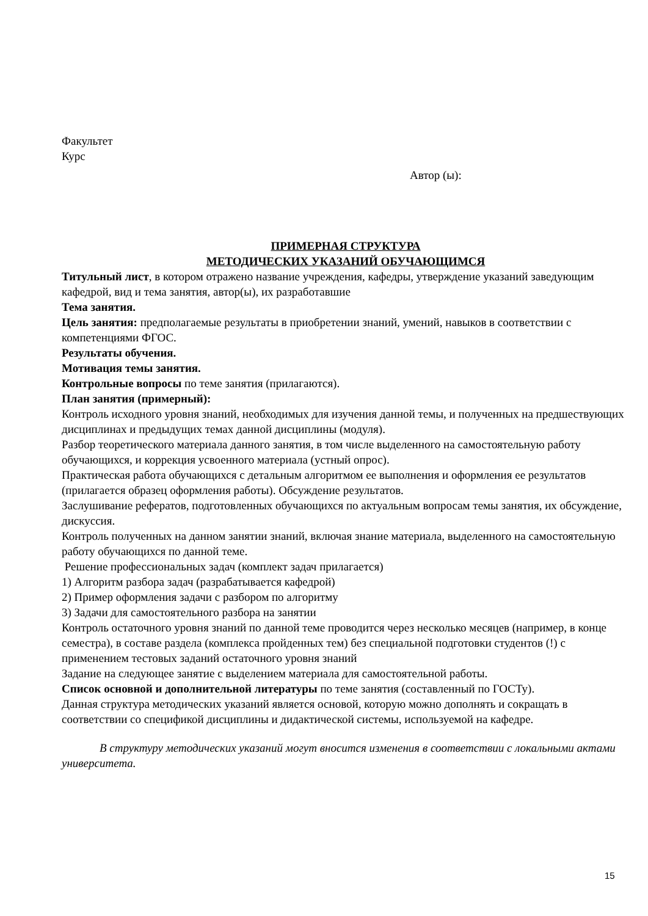Факультет
Курс
Автор (ы):
ПРИМЕРНАЯ СТРУКТУРА
МЕТОДИЧЕСКИХ УКАЗАНИЙ ОБУЧАЮЩИМСЯ
Титульный лист, в котором отражено название учреждения, кафедры, утверждение указаний заведующим кафедрой, вид и тема занятия, автор(ы), их разработавшие
Тема занятия.
Цель занятия: предполагаемые результаты в приобретении знаний, умений, навыков в соответствии с компетенциями ФГОС.
Результаты обучения.
Мотивация темы занятия.
Контрольные вопросы по теме занятия (прилагаются).
План занятия (примерный):
Контроль исходного уровня знаний, необходимых для изучения данной темы, и полученных на предшествующих дисциплинах и предыдущих темах данной дисциплины (модуля).
Разбор теоретического материала данного занятия, в том числе выделенного на самостоятельную работу обучающихся, и коррекция усвоенного материала (устный опрос).
Практическая работа обучающихся с детальным алгоритмом ее выполнения и оформления ее результатов (прилагается образец оформления работы). Обсуждение результатов.
Заслушивание рефератов, подготовленных обучающихся по актуальным вопросам темы занятия, их обсуждение, дискуссия.
Контроль полученных на данном занятии знаний, включая знание материала, выделенного на самостоятельную работу обучающихся по данной теме.
Решение профессиональных задач (комплект задач прилагается)
1) Алгоритм разбора задач (разрабатывается кафедрой)
2) Пример оформления задачи с разбором по алгоритму
3) Задачи для самостоятельного разбора на занятии
Контроль остаточного уровня знаний по данной теме проводится через несколько месяцев (например, в конце семестра), в составе раздела (комплекса пройденных тем) без специальной подготовки студентов (!) с применением тестовых заданий остаточного уровня знаний
Задание на следующее занятие с выделением материала для самостоятельной работы.
Список основной и дополнительной литературы по теме занятия (составленный по ГОСТу).
Данная структура методических указаний является основой, которую можно дополнять и сокращать в соответствии со спецификой дисциплины и дидактической системы, используемой на кафедре.
В структуру методических указаний могут вносится изменения в соответствии с локальными актами университета.
15